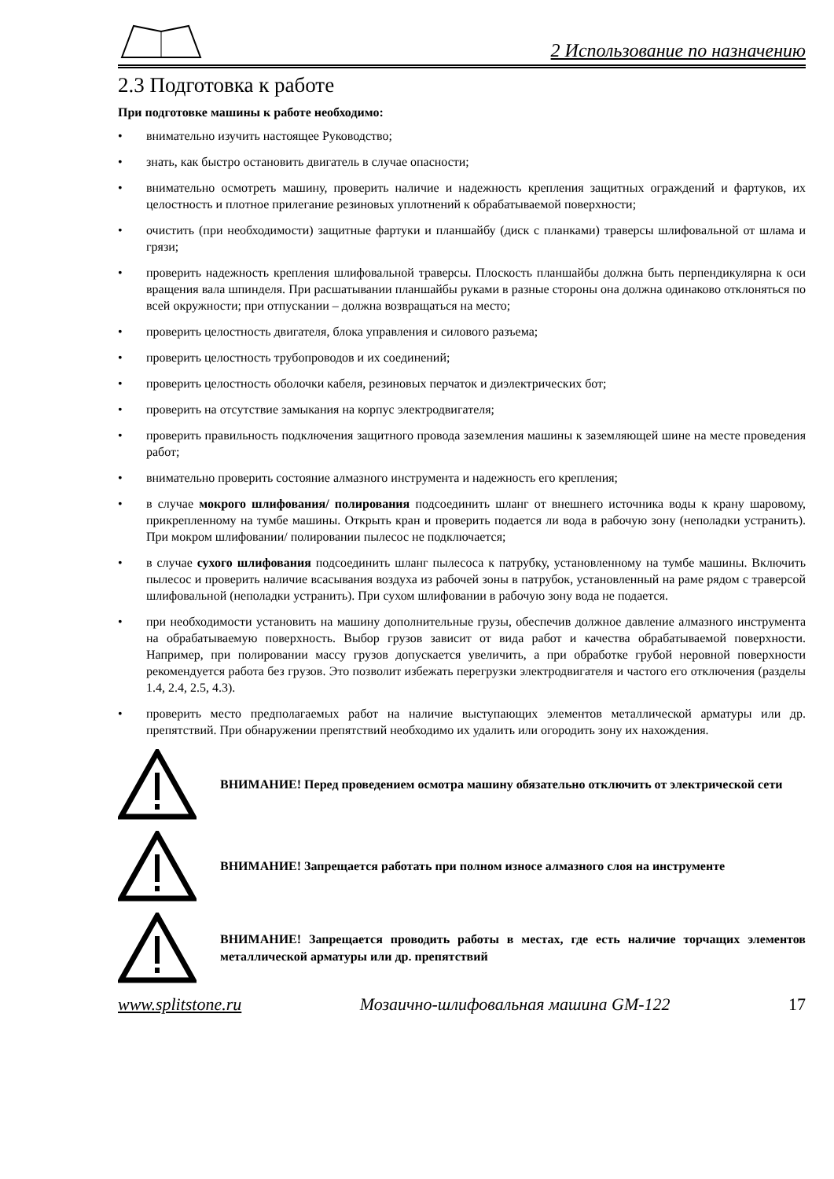2 Использование по назначению
2.3 Подготовка к работе
При подготовке машины к работе необходимо:
• внимательно изучить настоящее Руководство;
• знать, как быстро остановить двигатель в случае опасности;
• внимательно осмотреть машину, проверить наличие и надежность крепления защитных ограждений и фартуков, их целостность и плотное прилегание резиновых уплотнений к обрабатываемой поверхности;
• очистить (при необходимости) защитные фартуки и планшайбу (диск с планками) траверсы шлифовальной от шлама и грязи;
• проверить надежность крепления шлифовальной траверсы. Плоскость планшайбы должна быть перпендикулярна к оси вращения вала шпинделя. При расшатывании планшайбы руками в разные стороны она должна одинаково отклоняться по всей окружности; при отпускании – должна возвращаться на место;
• проверить целостность двигателя, блока управления и силового разъема;
• проверить целостность трубопроводов и их соединений;
• проверить целостность оболочки кабеля, резиновых перчаток и диэлектрических бот;
• проверить на отсутствие замыкания на корпус электродвигателя;
• проверить правильность подключения защитного провода заземления машины к заземляющей шине на месте проведения работ;
• внимательно проверить состояние алмазного инструмента и надежность его крепления;
• в случае мокрого шлифования/ полирования подсоединить шланг от внешнего источника воды к крану шаровому, прикрепленному на тумбе машины. Открыть кран и проверить подается ли вода в рабочую зону (неполадки устранить). При мокром шлифовании/ полировании пылесос не подключается;
• в случае сухого шлифования подсоединить шланг пылесоса к патрубку, установленному на тумбе машины. Включить пылесос и проверить наличие всасывания воздуха из рабочей зоны в патрубок, установленный на раме рядом с траверсой шлифовальной (неполадки устранить). При сухом шлифовании в рабочую зону вода не подается.
• при необходимости установить на машину дополнительные грузы, обеспечив должное давление алмазного инструмента на обрабатываемую поверхность. Выбор грузов зависит от вида работ и качества обрабатываемой поверхности. Например, при полировании массу грузов допускается увеличить, а при обработке грубой неровной поверхности рекомендуется работа без грузов. Это позволит избежать перегрузки электродвигателя и частого его отключения (разделы 1.4, 2.4, 2.5, 4.3).
• проверить место предполагаемых работ на наличие выступающих элементов металлической арматуры или др. препятствий. При обнаружении препятствий необходимо их удалить или огородить зону их нахождения.
ВНИМАНИЕ! Перед проведением осмотра машину обязательно отключить от электрической сети
ВНИМАНИЕ! Запрещается работать при полном износе алмазного слоя на инструменте
ВНИМАНИЕ! Запрещается проводить работы в местах, где есть наличие торчащих элементов металлической арматуры или др. препятствий
www.splitstone.ru Мозаично-шлифовальная машина GM-122 17